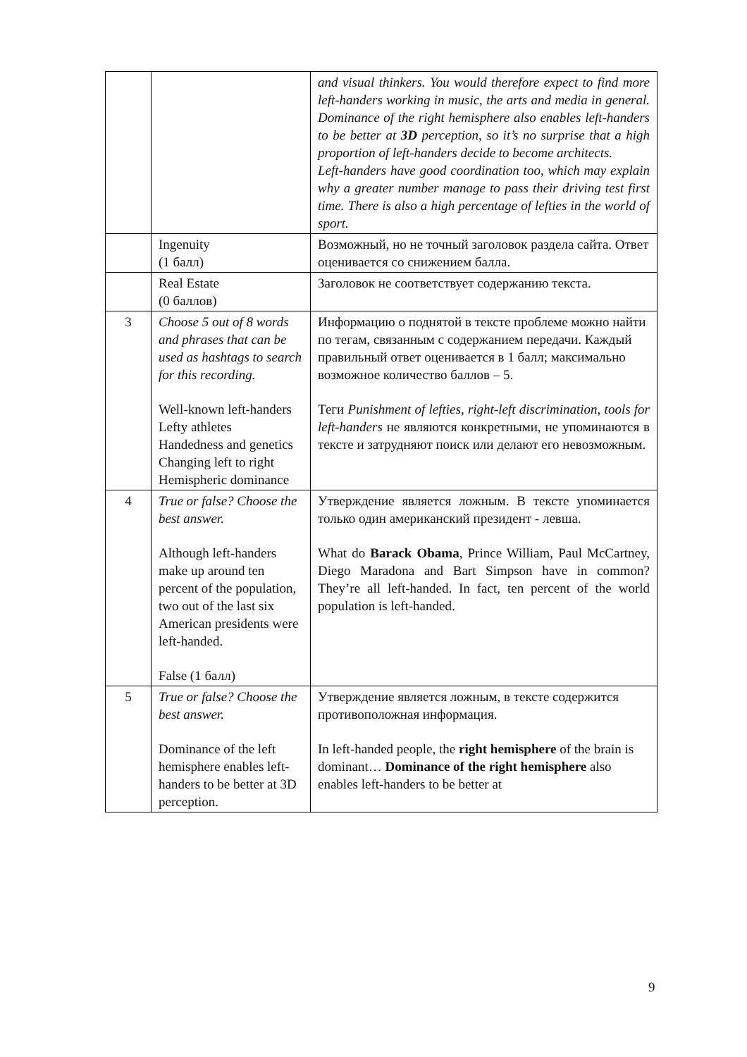| | | and visual thinkers. You would therefore expect to find more left-handers working in music, the arts and media in general. Dominance of the right hemisphere also enables left-handers to be better at 3D perception, so it’s no surprise that a high proportion of left-handers decide to become architects. Left-handers have good coordination too, which may explain why a greater number manage to pass their driving test first time. There is also a high percentage of lefties in the world of sport. |
| | Ingenuity (1 балл) | Возможный, но не точный заголовок раздела сайта. Ответ оценивается со снижением балла. |
| | Real Estate (0 баллов) | Заголовок не соответствует содержанию текста. |
| 3 | Choose 5 out of 8 words and phrases that can be used as hashtags to search for this recording. Well-known left-handers Lefty athletes Handedness and genetics Changing left to right Hemispheric dominance | Информацию о поднятой в тексте проблеме можно найти по тегам, связанным с содержанием передачи. Каждый правильный ответ оценивается в 1 балл; максимально возможное количество баллов – 5. Теги Punishment of lefties, right-left discrimination, tools for left-handers не являются конкретными, не упоминаются в тексте и затрудняют поиск или делают его невозможным. |
| 4 | True or false? Choose the best answer. Although left-handers make up around ten percent of the population, two out of the last six American presidents were left-handed. False (1 балл) | Утверждение является ложным. В тексте упоминается только один американский президент - левша. What do Barack Obama , Prince William, Paul McCartney, Diego Maradona and Bart Simpson have in common? They’re all left-handed. In fact, ten percent of the world population is left-handed. |
| 5 | True or false? Choose the best answer. Dominance of the left hemisphere enables left-handers to be better at 3D perception. | Утверждение является ложным, в тексте содержится противоположная информация. In left-handed people, the right hemisphere of the brain is dominant… Dominance of the right hemisphere also enables left-handers to be better at |
9